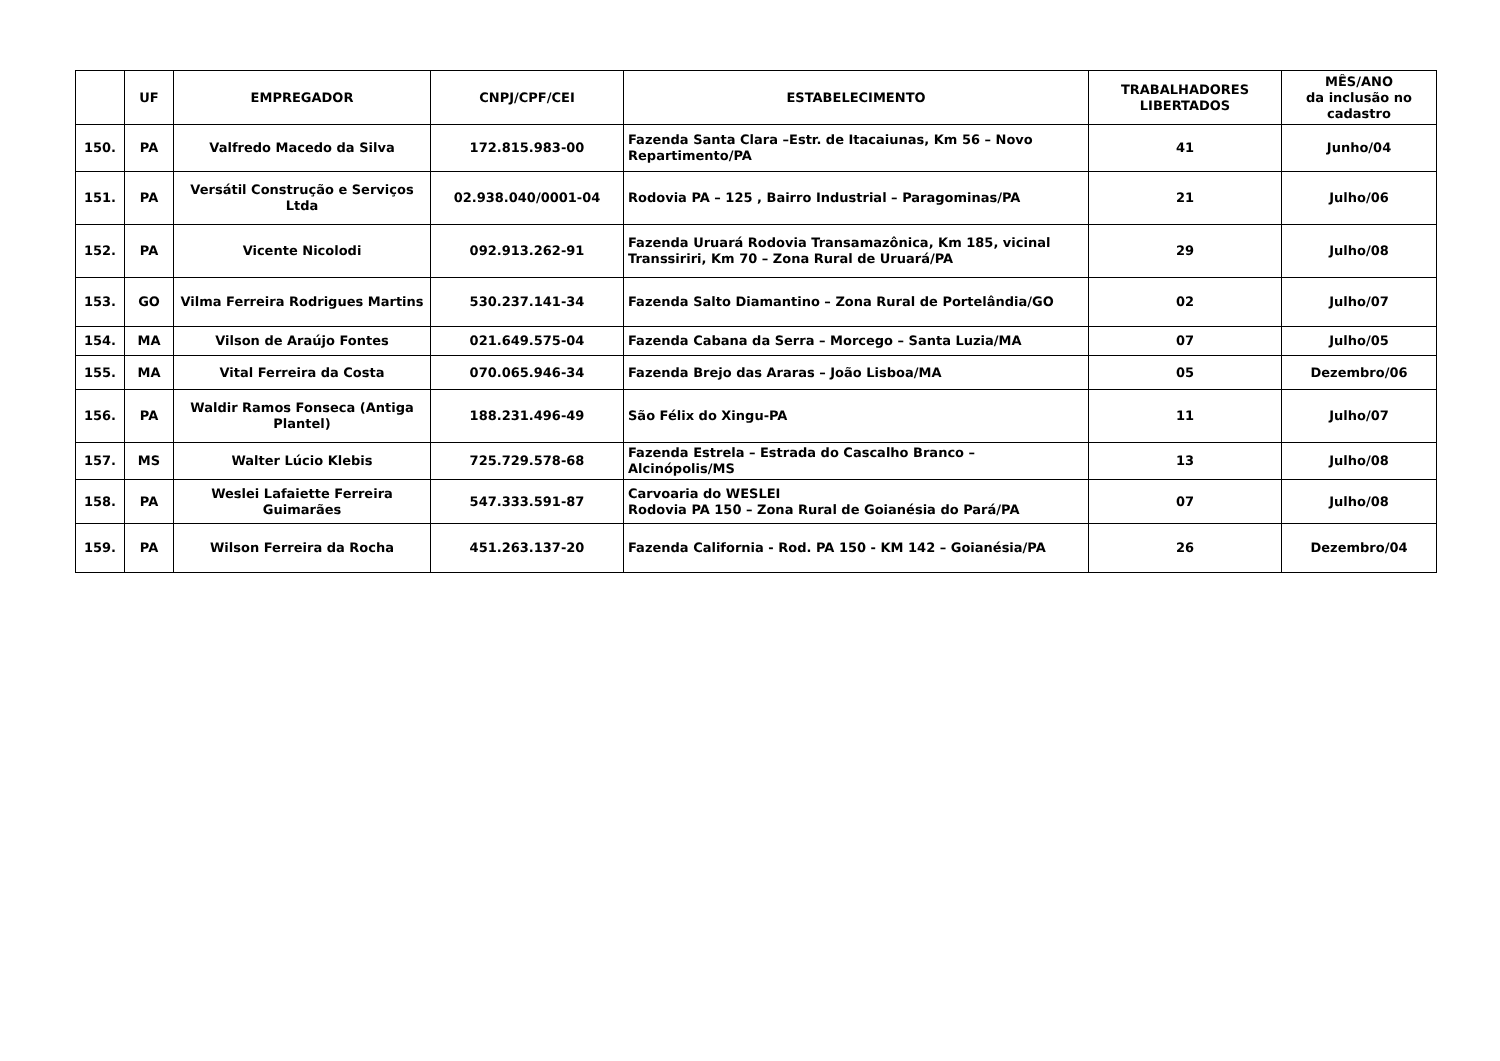| | UF | EMPREGADOR | CNPJ/CPF/CEI | ESTABELECIMENTO | TRABALHADORES LIBERTADOS | MÊS/ANO da inclusão no cadastro |
| --- | --- | --- | --- | --- | --- | --- |
| 150. | PA | Valfredo Macedo da Silva | 172.815.983-00 | Fazenda Santa Clara –Estr. de Itacaiunas, Km 56 – Novo Repartimento/PA | 41 | Junho/04 |
| 151. | PA | Versátil Construção e Serviços Ltda | 02.938.040/0001-04 | Rodovia PA – 125 , Bairro Industrial – Paragominas/PA | 21 | Julho/06 |
| 152. | PA | Vicente Nicolodi | 092.913.262-91 | Fazenda Uruará Rodovia Transamazônica, Km 185, vicinal Transsiriri, Km 70 – Zona Rural de Uruará/PA | 29 | Julho/08 |
| 153. | GO | Vilma Ferreira Rodrigues Martins | 530.237.141-34 | Fazenda Salto Diamantino – Zona Rural de Portelândia/GO | 02 | Julho/07 |
| 154. | MA | Vilson de Araújo Fontes | 021.649.575-04 | Fazenda Cabana da Serra – Morcego – Santa Luzia/MA | 07 | Julho/05 |
| 155. | MA | Vital Ferreira da Costa | 070.065.946-34 | Fazenda Brejo das Araras – João Lisboa/MA | 05 | Dezembro/06 |
| 156. | PA | Waldir Ramos Fonseca (Antiga Plantel) | 188.231.496-49 | São Félix do Xingu-PA | 11 | Julho/07 |
| 157. | MS | Walter Lúcio Klebis | 725.729.578-68 | Fazenda Estrela – Estrada do Cascalho Branco – Alcinópolis/MS | 13 | Julho/08 |
| 158. | PA | Weslei Lafaiette Ferreira Guimarães | 547.333.591-87 | Carvoaria do WESLEI Rodovia PA 150 – Zona Rural de Goianésia do Pará/PA | 07 | Julho/08 |
| 159. | PA | Wilson Ferreira da Rocha | 451.263.137-20 | Fazenda California - Rod. PA 150 - KM 142 – Goianésia/PA | 26 | Dezembro/04 |